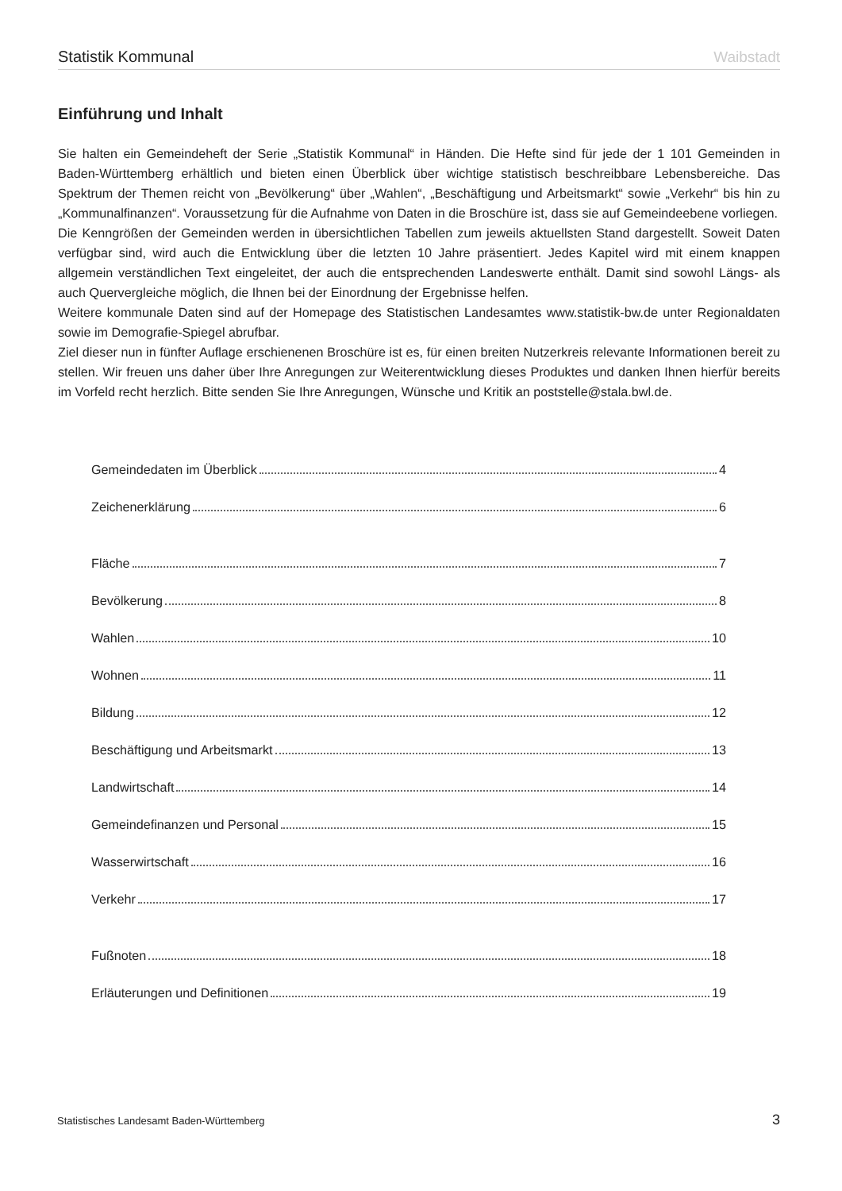Statistik Kommunal Waibstadt
Einführung und Inhalt
Sie halten ein Gemeindeheft der Serie „Statistik Kommunal“ in Händen. Die Hefte sind für jede der 1 101 Gemeinden in Baden-Württemberg erhältlich und bieten einen Überblick über wichtige statistisch beschreibbare Lebensbereiche. Das Spektrum der Themen reicht von „Bevölkerung“ über „Wahlen“, „Beschäftigung und Arbeitsmarkt“ sowie „Verkehr“ bis hin zu „Kommunalfinanzen“. Voraussetzung für die Aufnahme von Daten in die Broschüre ist, dass sie auf Gemeindeebene vorliegen.
Die Kenngrößen der Gemeinden werden in übersichtlichen Tabellen zum jeweils aktuellsten Stand dargestellt. Soweit Daten verfügbar sind, wird auch die Entwicklung über die letzten 10 Jahre präsentiert. Jedes Kapitel wird mit einem knappen allgemein verständlichen Text eingeleitet, der auch die entsprechenden Landeswerte enthält. Damit sind sowohl Längs- als auch Quervergleiche möglich, die Ihnen bei der Einordnung der Ergebnisse helfen.
Weitere kommunale Daten sind auf der Homepage des Statistischen Landesamtes www.statistik-bw.de unter Regionaldaten sowie im Demografie-Spiegel abrufbar.
Ziel dieser nun in fünfter Auflage erschienenen Broschüre ist es, für einen breiten Nutzerkreis relevante Informationen bereit zu stellen. Wir freuen uns daher über Ihre Anregungen zur Weiterentwicklung dieses Produktes und danken Ihnen hierfür bereits im Vorfeld recht herzlich. Bitte senden Sie Ihre Anregungen, Wünsche und Kritik an poststelle@stala.bwl.de.
Gemeindedaten im Überblick 4
Zeichenerklärung 6
Fläche 7
Bevölkerung 8
Wahlen 10
Wohnen 11
Bildung 12
Beschäftigung und Arbeitsmarkt 13
Landwirtschaft 14
Gemeindefinanzen und Personal 15
Wasserwirtschaft 16
Verkehr 17
Fußnoten 18
Erläuterungen und Definitionen 19
Statistisches Landesamt Baden-Württemberg 3